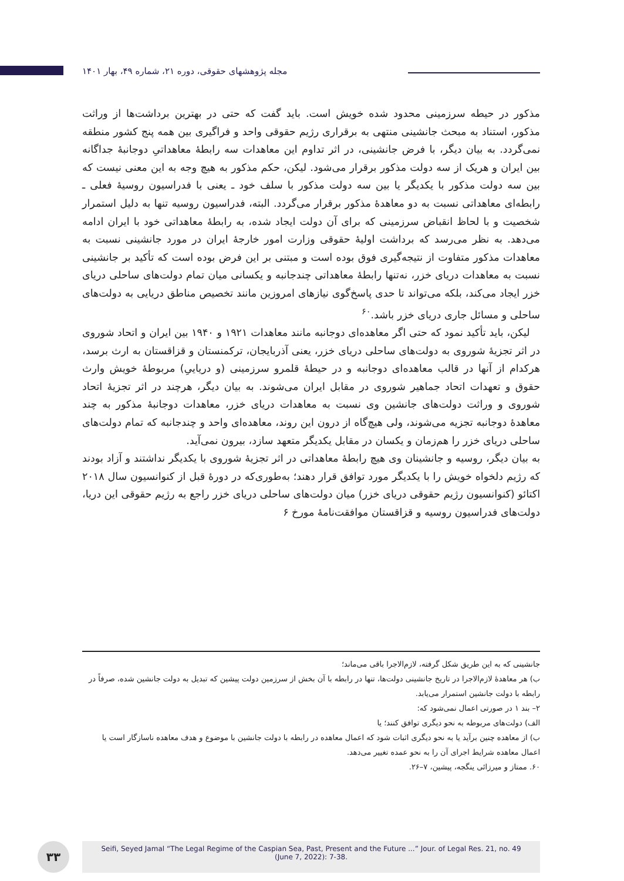مجله پژوهشهای حقوقی، دوره ۲۱، شماره ۴۹، بهار ۱۴۰۱
مذکور در حیطه سرزمینی محدود شده خویش است. باید گفت که حتی در بهترین برداشت‌ها از وراثت مذکور، استناد به مبحث جانشینی منتهی به برقراری رژیم حقوقی واحد و فراگیری بین همه پنج کشور منطقه نمی‌گردد. به بیان دیگر، با فرض جانشینی، در اثر تداوم این معاهدات سه رابطهٔ معاهداتیِ دوجانبهٔ جداگانه بین ایران و هریک از سه دولت مذکور برقرار می‌شود. لیکن، حکم مذکور به هیچ وجه به این معنی نیست که بین سه دولت مذکور با یکدیگر یا بین سه دولت مذکور با سلف خود ـ یعنی با فدراسیون روسیهٔ فعلی ـ رابطه‌ای معاهداتی نسبت به دو معاهدهٔ مذکور برقرار می‌گردد. البته، فدراسیون روسیه تنها به دلیل استمرار شخصیت و با لحاظ انقباض سرزمینی که برای آن دولت ایجاد شده، به رابطهٔ معاهداتی خود با ایران ادامه می‌دهد. به نظر می‌رسد که برداشت اولیهٔ حقوقی وزارت امور خارجهٔ ایران در مورد جانشینی نسبت به معاهدات مذکور متفاوت از نتیجه‌گیری فوق بوده است و مبتنی بر این فرض بوده است که تأکید بر جانشینی نسبت به معاهدات دریای خزر، نه‌تنها رابطهٔ معاهداتی چندجانبه و یکسانی میان تمام دولت‌های ساحلی دریای خزر ایجاد می‌کند، بلکه می‌تواند تا حدی پاسخ‌گوی نیازهای امروزین مانند تخصیص مناطق دریایی به دولت‌های ساحلی و مسائل جاری دریای خزر باشد.<sup>۶۰</sup>
لیکن، باید تأکید نمود که حتی اگر معاهده‌ای دوجانبه مانند معاهدات ۱۹۲۱ و ۱۹۴۰ بین ایران و اتحاد شوروی در اثر تجزیهٔ شوروی به دولت‌های ساحلی دریای خزر، یعنی آذربایجان، ترکمنستان و قزاقستان به ارث برسد، هرکدام از آنها در قالب معاهده‌ای دوجانبه و در حیطهٔ قلمرو سرزمینی (و دریاییِ) مربوطهٔ خویش وارث حقوق و تعهدات اتحاد جماهیر شوروی در مقابل ایران می‌شوند. به بیان دیگر، هرچند در اثر تجزیهٔ اتحاد شوروی و وراثت دولت‌های جانشین وی نسبت به معاهدات دریای خزر، معاهدات دوجانبهٔ مذکور به چند معاهدهٔ دوجانبه تجزیه می‌شوند، ولی هیچ‌گاه از درون این روند، معاهده‌ای واحد و چندجانبه که تمام دولت‌های ساحلی دریای خزر را هم‌زمان و یکسان در مقابل یکدیگر متعهد سازد، بیرون نمی‌آید.
به بیان دیگر، روسیه و جانشینان وی هیچ رابطهٔ معاهداتی در اثر تجزیهٔ شوروی با یکدیگر نداشتند و آزاد بودند که رژیم دلخواه خویش را با یکدیگر مورد توافق قرار دهند؛ به‌طوری‌که در دورهٔ قبل از کنوانسیون سال ۲۰۱۸ اکتائو (کنوانسیون رژیم حقوقی دریای خزر) میان دولت‌های ساحلی دریای خزر راجع به رژیم حقوقی این دریا، دولت‌های فدراسیون روسیه و قزاقستان موافقت‌نامهٔ مورخ ۶
جانشینی که به این طریق شکل گرفته، لازم‌الاجرا باقی می‌ماند؛
ب) هر معاهدهٔ لازم‌الاجرا در تاریخ جانشینی دولت‌ها، تنها در رابطه با آن بخش از سرزمین دولت پیشین که تبدیل به دولت جانشین شده، صرفاً در رابطه با دولت جانشین استمرار می‌یابد.
۲– بند ۱ در صورتی اعمال نمی‌شود که:
الف) دولت‌های مربوطه به نحو دیگری توافق کنند؛ یا
ب) از معاهده چنین برآید یا به نحو دیگری اثبات شود که اعمال معاهده در رابطه با دولت جانشین با موضوع و هدف معاهده ناسازگار است یا اعمال معاهده شرایط اجرای آن را به نحو عمده تغییر می‌دهد.
۶۰. ممتاز و میرزائی ینگجه، پیشین، ۷–۲۶.
۳۳
Seifi, Seyed Jamal “The Legal Regime of the Caspian Sea, Past, Present and the Future ...” Jour. of Legal Res. 21, no. 49
(June 7, 2022): 7-38.